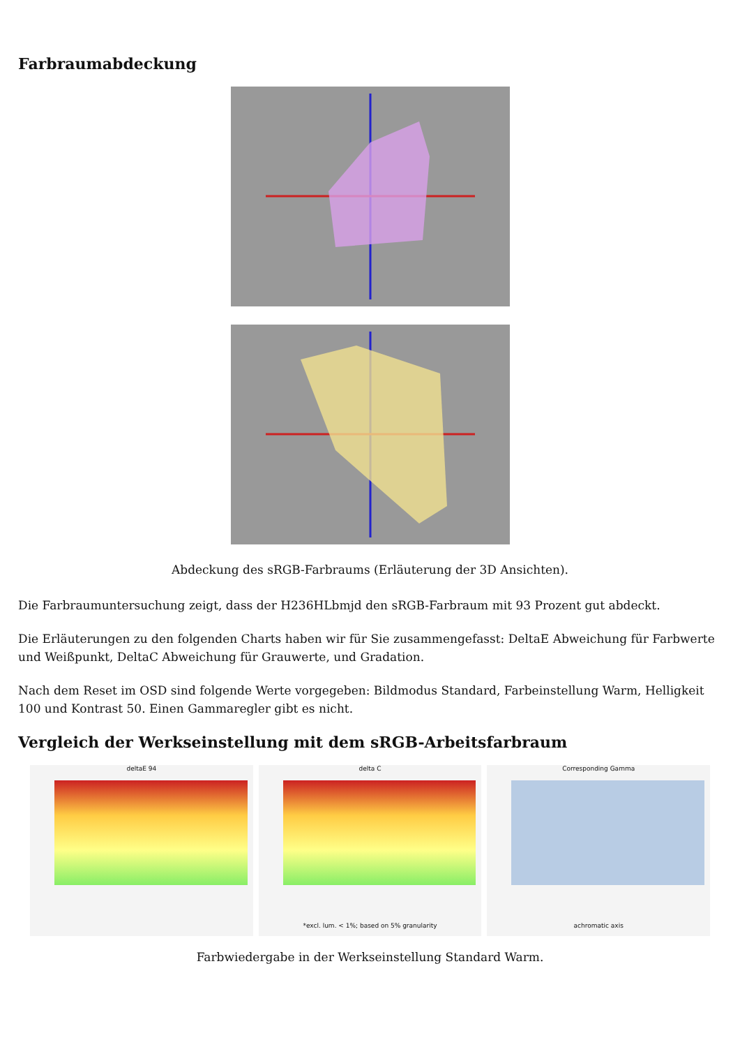Farbraumabdeckung
Abdeckung des sRGB-Farbraums (Erläuterung der 3D Ansichten).
Die Farbraumuntersuchung zeigt, dass der H236HLbmjd den sRGB-Farbraum mit 93 Prozent gut abdeckt.
Die Erläuterungen zu den folgenden Charts haben wir für Sie zusammengefasst: DeltaE Abweichung für Farbwerte und Weißpunkt, DeltaC Abweichung für Grauwerte, und Gradation.
Nach dem Reset im OSD sind folgende Werte vorgegeben: Bildmodus Standard, Farbeinstellung Warm, Helligkeit 100 und Kontrast 50. Einen Gammaregler gibt es nicht.
Vergleich der Werkseinstellung mit dem sRGB-Arbeitsfarbraum
deltaE 94 delta C
*excl. lum. < 1%; based on 5% granularity
Corresponding Gamma
achromatic axis
Farbwiedergabe in der Werkseinstellung Standard Warm.